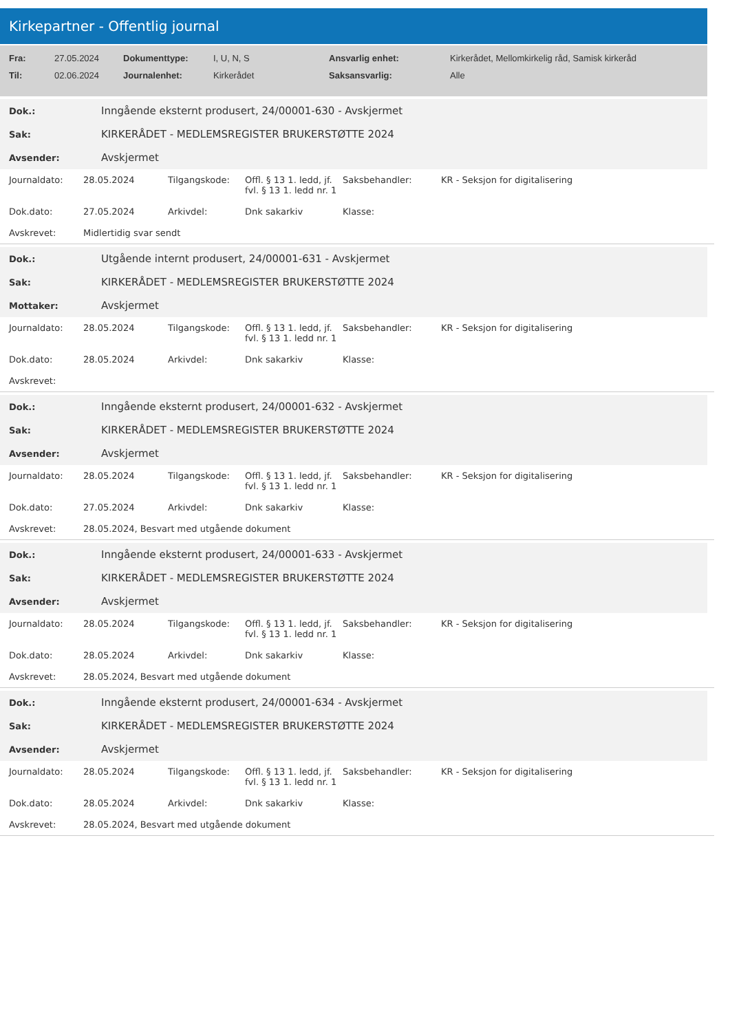Kirkepartner - Offentlig journal
| Fra: | 27.05.2024 | Dokumenttype: | I, U, N, S | Ansvarlig enhet: | Kirkerådet, Mellomkirkelig råd, Samisk kirkeråd |
| Til: | 02.06.2024 | Journalenhet: | Kirkerådet | Saksansvarlig: | Alle |
| Dok.: | Inngående eksternt produsert, 24/00001-630 - Avskjermet |
| Sak: | KIRKERÅDET - MEDLEMSREGISTER BRUKERSTØTTE 2024 |
| Avsender: | Avskjermet |
| Journaldato: | 28.05.2024 | Tilgangskode: | Offl. § 13 1. ledd, jf. fvl. § 13 1. ledd nr. 1 | Saksbehandler: | KR - Seksjon for digitalisering |
| Dok.dato: | 27.05.2024 | Arkivdel: | Dnk sakarkiv | Klasse: | |
| Avskrevet: | Midlertidig svar sendt | | | | |
| Dok.: | Utgående internt produsert, 24/00001-631 - Avskjermet |
| Sak: | KIRKERÅDET - MEDLEMSREGISTER BRUKERSTØTTE 2024 |
| Mottaker: | Avskjermet |
| Journaldato: | 28.05.2024 | Tilgangskode: | Offl. § 13 1. ledd, jf. fvl. § 13 1. ledd nr. 1 | Saksbehandler: | KR - Seksjon for digitalisering |
| Dok.dato: | 28.05.2024 | Arkivdel: | Dnk sakarkiv | Klasse: | |
| Avskrevet: | | | | | |
| Dok.: | Inngående eksternt produsert, 24/00001-632 - Avskjermet |
| Sak: | KIRKERÅDET - MEDLEMSREGISTER BRUKERSTØTTE 2024 |
| Avsender: | Avskjermet |
| Journaldato: | 28.05.2024 | Tilgangskode: | Offl. § 13 1. ledd, jf. fvl. § 13 1. ledd nr. 1 | Saksbehandler: | KR - Seksjon for digitalisering |
| Dok.dato: | 27.05.2024 | Arkivdel: | Dnk sakarkiv | Klasse: | |
| Avskrevet: | 28.05.2024, Besvart med utgående dokument | | | | |
| Dok.: | Inngående eksternt produsert, 24/00001-633 - Avskjermet |
| Sak: | KIRKERÅDET - MEDLEMSREGISTER BRUKERSTØTTE 2024 |
| Avsender: | Avskjermet |
| Journaldato: | 28.05.2024 | Tilgangskode: | Offl. § 13 1. ledd, jf. fvl. § 13 1. ledd nr. 1 | Saksbehandler: | KR - Seksjon for digitalisering |
| Dok.dato: | 28.05.2024 | Arkivdel: | Dnk sakarkiv | Klasse: | |
| Avskrevet: | 28.05.2024, Besvart med utgående dokument | | | | |
| Dok.: | Inngående eksternt produsert, 24/00001-634 - Avskjermet |
| Sak: | KIRKERÅDET - MEDLEMSREGISTER BRUKERSTØTTE 2024 |
| Avsender: | Avskjermet |
| Journaldato: | 28.05.2024 | Tilgangskode: | Offl. § 13 1. ledd, jf. fvl. § 13 1. ledd nr. 1 | Saksbehandler: | KR - Seksjon for digitalisering |
| Dok.dato: | 28.05.2024 | Arkivdel: | Dnk sakarkiv | Klasse: | |
| Avskrevet: | 28.05.2024, Besvart med utgående dokument | | | | |